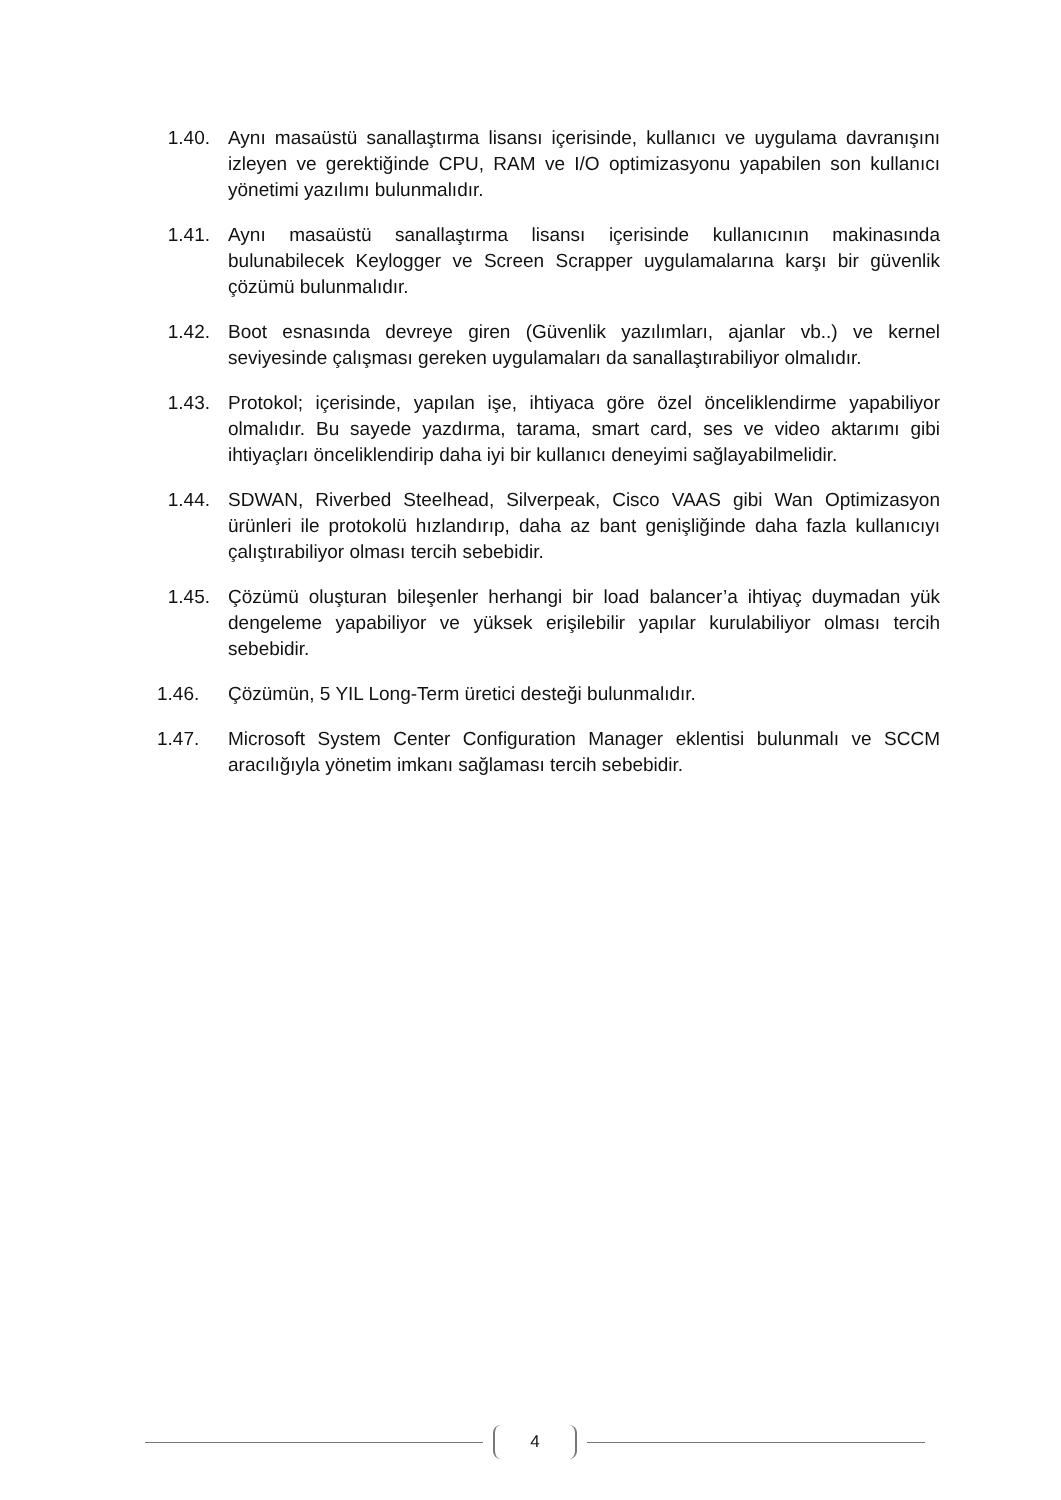1.40. Aynı masaüstü sanallaştırma lisansı içerisinde, kullanıcı ve uygulama davranışını izleyen ve gerektiğinde CPU, RAM ve I/O optimizasyonu yapabilen son kullanıcı yönetimi yazılımı bulunmalıdır.
1.41. Aynı masaüstü sanallaştırma lisansı içerisinde kullanıcının makinasında bulunabilecek Keylogger ve Screen Scrapper uygulamalarına karşı bir güvenlik çözümü bulunmalıdır.
1.42. Boot esnasında devreye giren (Güvenlik yazılımları, ajanlar vb..) ve kernel seviyesinde çalışması gereken uygulamaları da sanallaştırabiliyor olmalıdır.
1.43. Protokol; içerisinde, yapılan işe, ihtiyaca göre özel önceliklendirme yapabiliyor olmalıdır. Bu sayede yazdırma, tarama, smart card, ses ve video aktarımı gibi ihtiyaçları önceliklendirip daha iyi bir kullanıcı deneyimi sağlayabilmelidir.
1.44. SDWAN, Riverbed Steelhead, Silverpeak, Cisco VAAS gibi Wan Optimizasyon ürünleri ile protokolü hızlandırıp, daha az bant genişliğinde daha fazla kullanıcıyı çalıştırabiliyor olması tercih sebebidir.
1.45. Çözümü oluşturan bileşenler herhangi bir load balancer’a ihtiyaç duymadan yük dengeleme yapabiliyor ve yüksek erişilebilir yapılar kurulabiliyor olması tercih sebebidir.
1.46. Çözümün, 5 YIL Long-Term üretici desteği bulunmalıdır.
1.47. Microsoft System Center Configuration Manager eklentisi bulunmalı ve SCCM aracılığıyla yönetim imkanı sağlaması tercih sebebidir.
4